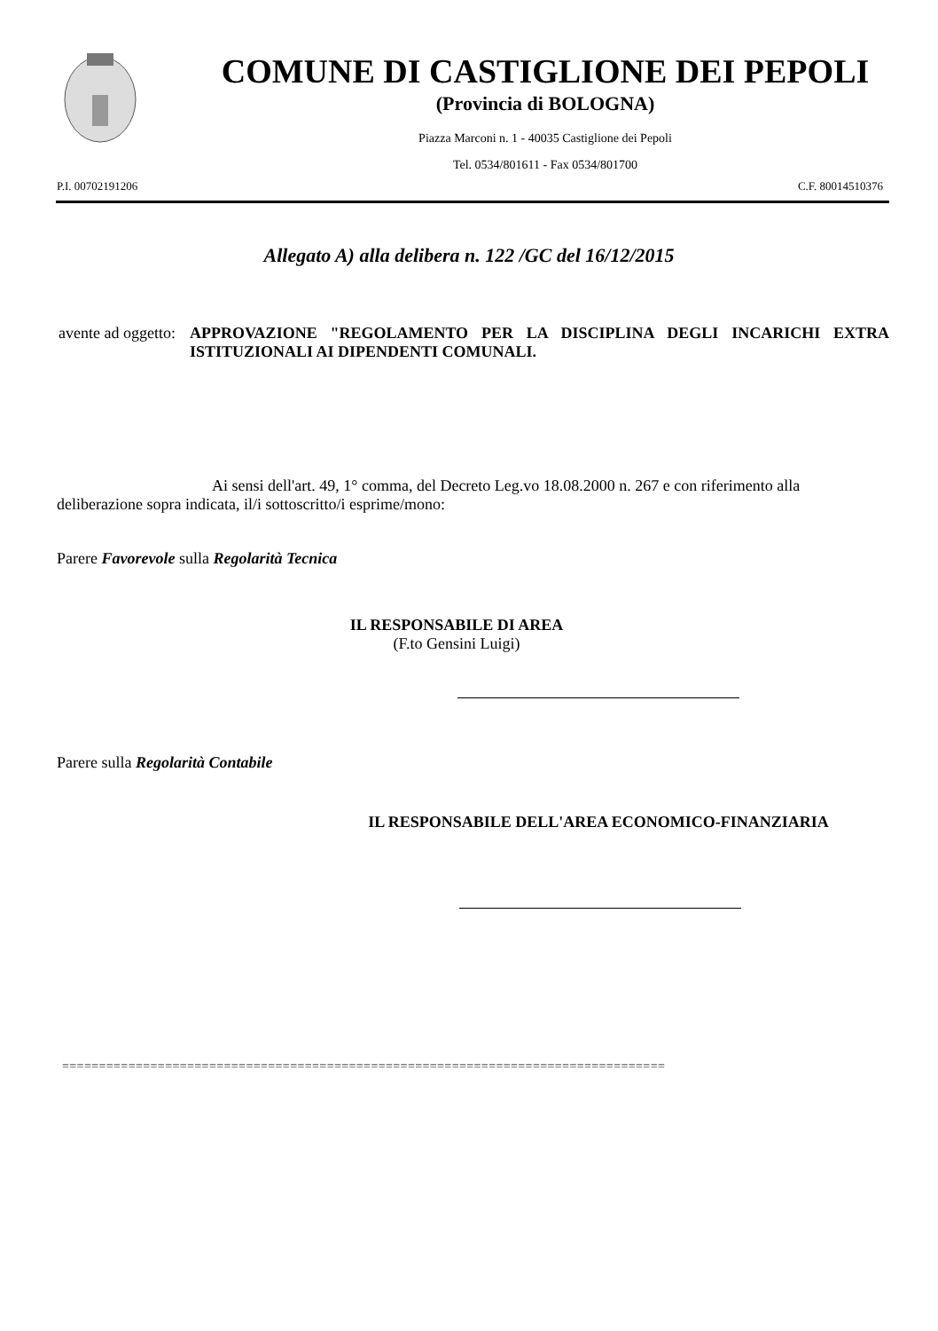COMUNE DI CASTIGLIONE DEI PEPOLI
(Provincia di BOLOGNA)
Piazza Marconi n. 1 - 40035 Castiglione dei Pepoli
Tel. 0534/801611 - Fax 0534/801700
P.I. 00702191206 C.F. 80014510376
Allegato A) alla delibera n. 122 /GC del 16/12/2015
avente ad oggetto: APPROVAZIONE "REGOLAMENTO PER LA DISCIPLINA DEGLI INCARICHI EXTRA ISTITUZIONALI AI DIPENDENTI COMUNALI.
Ai sensi dell'art. 49, 1° comma, del Decreto Leg.vo 18.08.2000 n. 267 e con riferimento alla deliberazione sopra indicata, il/i sottoscritto/i esprime/mono:
Parere Favorevole sulla Regolarità Tecnica
IL RESPONSABILE DI AREA
(F.to Gensini Luigi)
Parere sulla Regolarità Contabile
IL RESPONSABILE DELL'AREA ECONOMICO-FINANZIARIA
==================================================================================